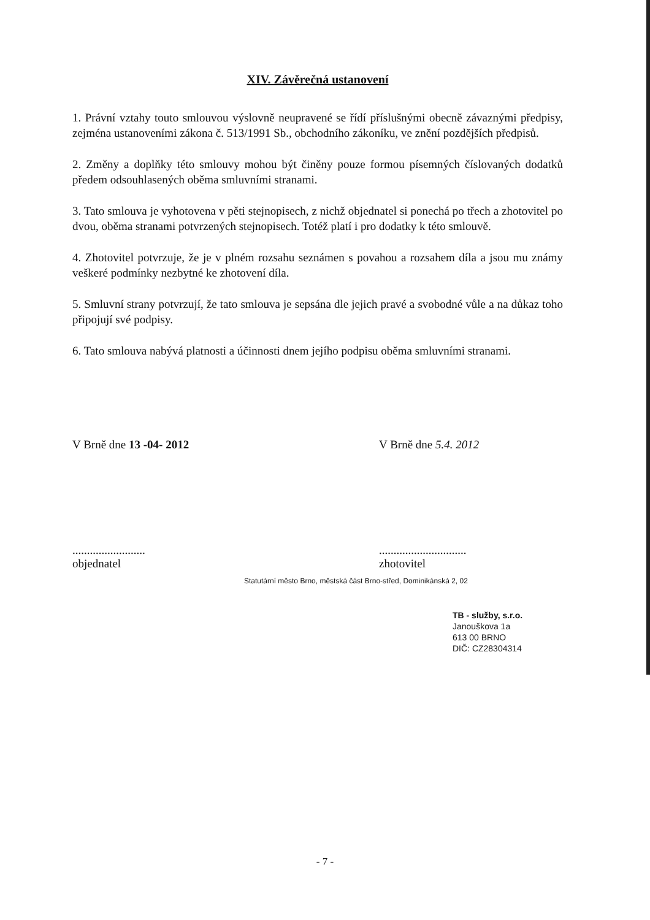XIV. Závěrečná ustanovení
1. Právní vztahy touto smlouvou výslovně neupravené se řídí příslušnými obecně závaznými předpisy, zejména ustanoveními zákona č. 513/1991 Sb., obchodního zákoníku, ve znění pozdějších předpisů.
2. Změny a doplňky této smlouvy mohou být činěny pouze formou písemných číslovaných dodatků předem odsouhlasených oběma smluvními stranami.
3. Tato smlouva je vyhotovena v pěti stejnopisech, z nichž objednatel si ponechá po třech a zhotovitel po dvou, oběma stranami potvrzených stejnopisech. Totéž platí i pro dodatky k této smlouvě.
4. Zhotovitel potvrzuje, že je v plném rozsahu seznámen s povahou a rozsahem díla a jsou mu známy veškeré podmínky nezbytné ke zhotovení díla.
5. Smluvní strany potvrzují, že tato smlouva je sepsána dle jejich pravé a svobodné vůle a na důkaz toho připojují své podpisy.
6. Tato smlouva nabývá platnosti a účinnosti dnem jejího podpisu oběma smluvními stranami.
V Brně dne 13 -04- 2012
.........................
objednatel
V Brně dne 5.4. 2012
..............................
zhotovitel
Statutární město Brno, městská část Brno-střed, Dominikánská 2, 02
TB - služby, s.r.o.
Janouškova 1a
613 00 BRNO
DIČ: CZ28304314
- 7 -